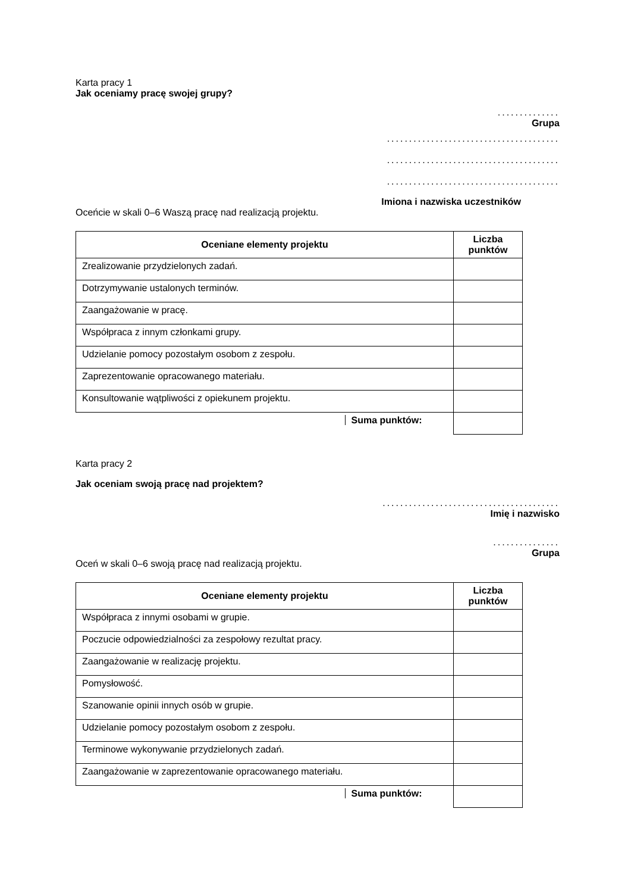Karta pracy 1
Jak oceniamy pracę swojej grupy?
..............
Grupa
.......................................
.......................................
.......................................
Imiona i nazwiska uczestników
Oceńcie w skali 0–6 Waszą pracę nad realizacją projektu.
| Oceniane elementy projektu | Liczba punktów |
| --- | --- |
| Zrealizowanie przydzielonych zadań. | |
| Dotrzymywanie ustalonych terminów. | |
| Zaangażowanie w pracę. | |
| Współpraca z innym członkami grupy. | |
| Udzielanie pomocy pozostałym osobom z zespołu. | |
| Zaprezentowanie opracowanego materiału. | |
| Konsultowanie wątpliwości z opiekunem projektu. | |
| Suma punktów: | |
Karta pracy 2
Jak oceniam swoją pracę nad projektem?
........................................
Imię i nazwisko
...............
Grupa
Oceń w skali 0–6 swoją pracę nad realizacją projektu.
| Oceniane elementy projektu | Liczba punktów |
| --- | --- |
| Współpraca z innymi osobami w grupie. | |
| Poczucie odpowiedzialności za zespołowy rezultat pracy. | |
| Zaangażowanie w realizację projektu. | |
| Pomysłowość. | |
| Szanowanie opinii innych osób w grupie. | |
| Udzielanie pomocy pozostałym osobom z zespołu. | |
| Terminowe wykonywanie przydzielonych zadań. | |
| Zaangażowanie w zaprezentowanie opracowanego materiału. | |
| Suma punktów: | |